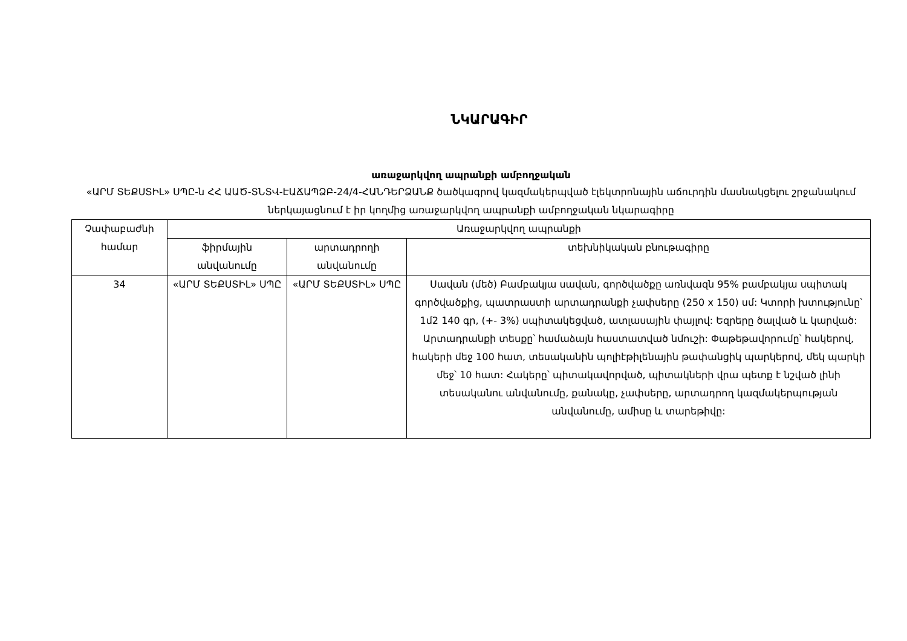ՆԿԱՐԱԳԻՐ
առաջարկվող ապրանքի ամբողջական
«ԱՐՄ ՏԵՔՍՏԻԼ» ՍՊԸ-ն ՀՀ ԱԱԾ-ՏՆՏՎ-ԷԱՃԱՊՁԲ-24/4-ՀԱՆԴԵՐՁԱՆՔ ծածկագրով կազմակերպված էլեկտրոնային աճուրդին մասնակցելու շրջանակում ներկայացնում է իր կողմից առաջարկվող ապրանքի ամբողջական նկարագիրը
| Չափաբաժնի համար | Առաջարկվող ապրանքի | | |
| --- | --- | --- | --- |
| | ֆիրմային անվանումը | արտադրողի անվանումը | տեխնիկական բնութագիրը |
| 34 | «ԱՐՄ ՏԵՔՍՏԻԼ» ՍՊԸ | «ԱՐՄ ՏԵՔՍՏԻԼ» ՍՊԸ | Սավան (մեծ) Բամբակյա սավան, գործվածքը առնվազն 95% բամբակյա սպիտակ գործվածքից, պատրաստի արտադրանքի չափսերը (250 x 150) սմ: Կտորի խտությունը՝ 1մ2 140 գր, (+- 3%) սպիտակեցված, ատլասային փայլով: Եզրերը ծալված և կարված: Արտադրանքի տեսքը՝ համաձայն հաստատված նմուշի: Փաթեթավորումը՝ հակերով, հակերի մեջ 100 հատ, տեսականին պոլիէթիլենային թափանցիկ պարկերով, մեկ պարկի մեջ՝ 10 հատ: Հակերը՝ պիտակավորված, պիտակների վրա պետք է նշված լինի տեսականու անվանումը, քանակը, չափսերը, արտադրող կազմակերպության անվանումը, ամիսը և տարեթիվը: |